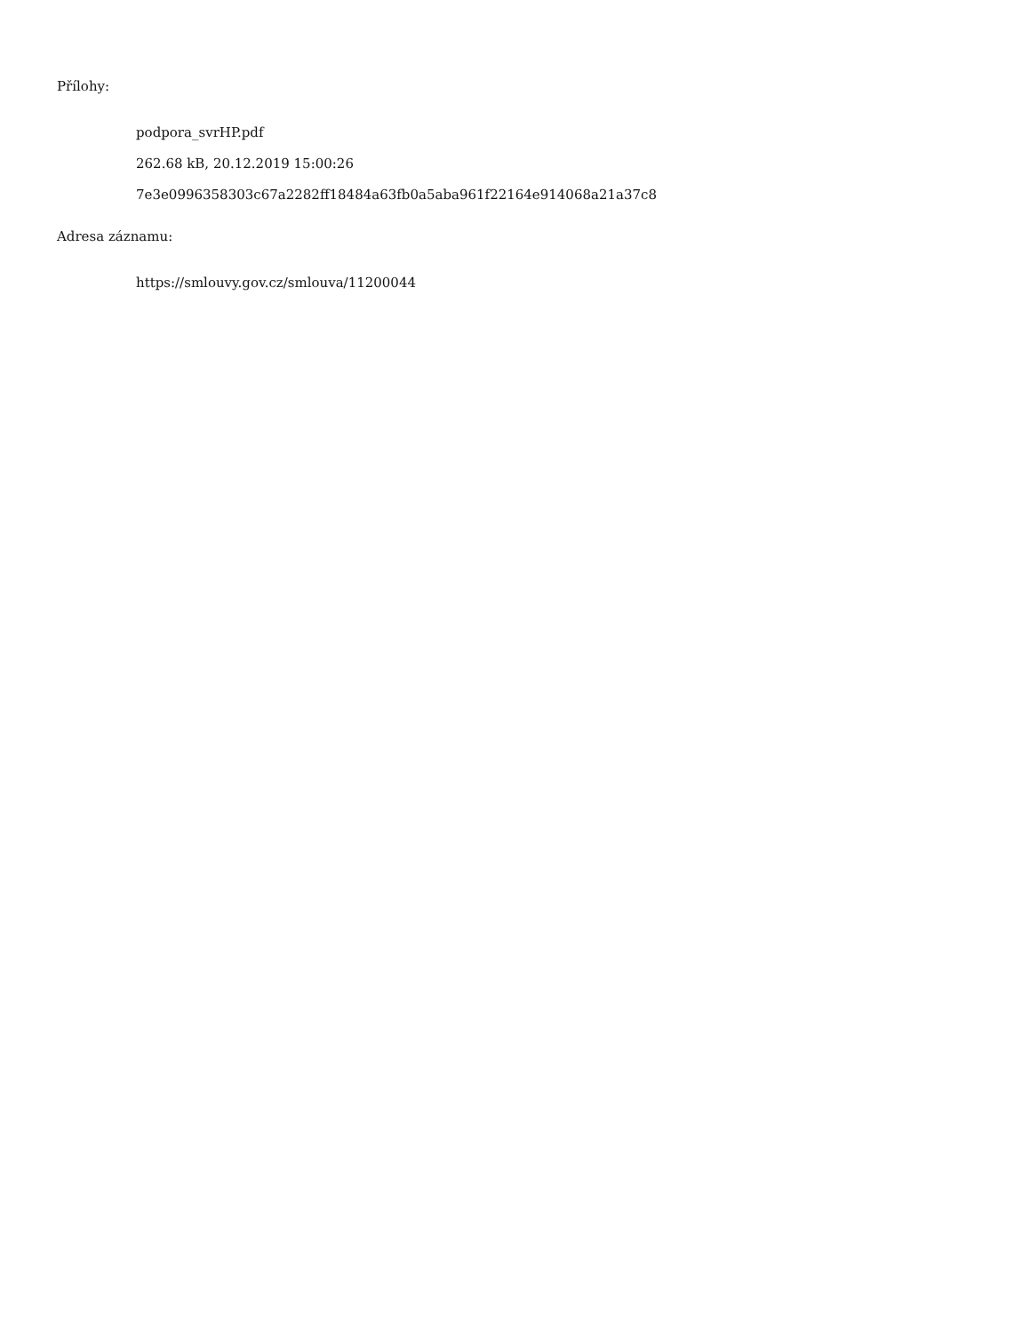Přílohy:
podpora_svrHP.pdf
262.68 kB, 20.12.2019 15:00:26
7e3e0996358303c67a2282ff18484a63fb0a5aba961f22164e914068a21a37c8
Adresa záznamu:
https://smlouvy.gov.cz/smlouva/11200044